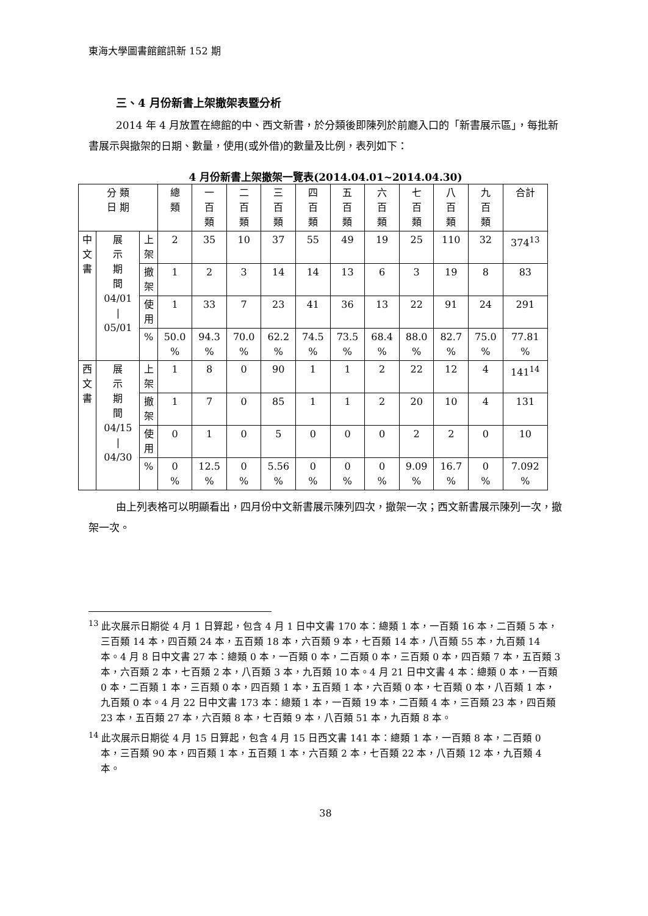東海大學圖書館館訊新 152 期
三、4 月份新書上架撤架表暨分析
2014 年 4 月放置在總館的中、西文新書，於分類後即陳列於前廳入口的「新書展示區」，每批新書展示與撤架的日期、數量，使用(或外借)的數量及比例，表列如下：
4 月份新書上架撤架一覽表(2014.04.01~2014.04.30)
| 分 類 日 期 | | | 總 類 | 一 百 類 | 二 百 類 | 三 百 類 | 四 百 類 | 五 百 類 | 六 百 類 | 七 百 類 | 八 百 類 | 九 百 類 | 合計 |
| --- | --- | --- | --- | --- | --- | --- | --- | --- | --- | --- | --- | --- | --- |
| 中 文 書 | 展 示 期 間 04/01 / 05/01 | 上 架 | 2 | 35 | 10 | 37 | 55 | 49 | 19 | 25 | 110 | 32 | 374<sup>13</sup> |
| | | 撤 架 | 1 | 2 | 3 | 14 | 14 | 13 | 6 | 3 | 19 | 8 | 83 |
| | | 使 用 | 1 | 33 | 7 | 23 | 41 | 36 | 13 | 22 | 91 | 24 | 291 |
| | | % | 50.0 % | 94.3 % | 70.0 % | 62.2 % | 74.5 % | 73.5 % | 68.4 % | 88.0 % | 82.7 % | 75.0 % | 77.81 % |
| 西 文 書 | 展 示 期 間 04/15 / 04/30 | 上 架 | 1 | 8 | 0 | 90 | 1 | 1 | 2 | 22 | 12 | 4 | 141<sup>14</sup> |
| | | 撤 架 | 1 | 7 | 0 | 85 | 1 | 1 | 2 | 20 | 10 | 4 | 131 |
| | | 使 用 | 0 | 1 | 0 | 5 | 0 | 0 | 0 | 2 | 2 | 0 | 10 |
| | | % | 0 % | 12.5 % | 0 % | 5.56 % | 0 % | 0 % | 0 % | 9.09 % | 16.7 % | 0 % | 7.092 % |
由上列表格可以明顯看出，四月份中文新書展示陳列四次，撤架一次；西文新書展示陳列一次，撤架一次。
<sup>13</sup> 此次展示日期從 4 月 1 日算起，包含 4 月 1 日中文書 170 本：總類 1 本，一百類 16 本，二百類 5 本，三百類 14 本，四百類 24 本，五百類 18 本，六百類 9 本，七百類 14 本，八百類 55 本，九百類 14 本。4 月 8 日中文書 27 本：總類 0 本，一百類 0 本，二百類 0 本，三百類 0 本，四百類 7 本，五百類 3 本，六百類 2 本，七百類 2 本，八百類 3 本，九百類 10 本。4 月 21 日中文書 4 本：總類 0 本，一百類 0 本，二百類 1 本，三百類 0 本，四百類 1 本，五百類 1 本，六百類 0 本，七百類 0 本，八百類 1 本，九百類 0 本。4 月 22 日中文書 173 本：總類 1 本，一百類 19 本，二百類 4 本，三百類 23 本，四百類 23 本，五百類 27 本，六百類 8 本，七百類 9 本，八百類 51 本，九百類 8 本。
<sup>14</sup> 此次展示日期從 4 月 15 日算起，包含 4 月 15 日西文書 141 本：總類 1 本，一百類 8 本，二百類 0 本，三百類 90 本，四百類 1 本，五百類 1 本，六百類 2 本，七百類 22 本，八百類 12 本，九百類 4 本。
38